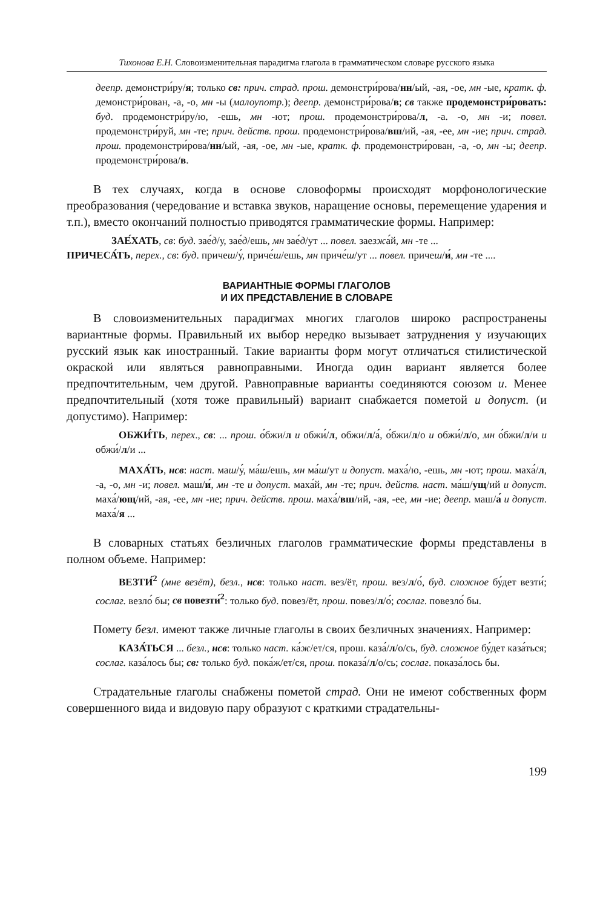Тихонова Е.Н. Словоизменительная парадигма глагола в грамматическом словаре русского языка
деепр. демонстри́ру/я; только св: прич. страд. прош. демонстри́рова/нн/ый, -ая, -ое, мн -ые, кратк. ф. демонстри́рован, -а, -о, мн -ы (малоупотр.); деепр. демонстри́рова/в; св также продемонстри́ровать: буд. продемонстри́ру/ю, -ешь, мн -ют; прош. продемонстри́рова/л, -а. -о, мн -и; повел. продемонстри́руй, мн -те; прич. действ. прош. продемонстри́рова/вш/ий, -ая, -ее, мн -ие; прич. страд. прош. продемонстри́рова/нн/ый, -ая, -ое, мн -ые, кратк. ф. продемонстри́рован, -а, -о, мн -ы; деепр. продемонстри́рова/в.
В тех случаях, когда в основе словоформы происходят морфонологические преобразования (чередование и вставка звуков, наращение основы, перемещение ударения и т.п.), вместо окончаний полностью приводятся грамматические формы. Например:
ЗАЕ́ХАТЬ, св: буд. зае́д/у, зае́д/ешь, мн зае́д/ут ... повел. заезжа́й, мн -те ...
ПРИЧЕСА́ТЬ, перех., св: буд. причеш/у́, приче́ш/ешь, мн приче́ш/ут ... повел. причеш/и́, мн -те ....
ВАРИАНТНЫЕ ФОРМЫ ГЛАГОЛОВ
И ИХ ПРЕДСТАВЛЕНИЕ В СЛОВАРЕ
В словоизменительных парадигмах многих глаголов широко распространены вариантные формы. Правильный их выбор нередко вызывает затруднения у изучающих русский язык как иностранный. Такие варианты форм могут отличаться стилистической окраской или являться равноправными. Иногда один вариант является более предпочтительным, чем другой. Равноправные варианты соединяются союзом и. Менее предпочтительный (хотя тоже правильный) вариант снабжается пометой и допуст. (и допустимо). Например:
ОБЖИ́ТЬ, перех., св: ... прош. о́бжи/л и обжи́/л, обжи/л/а́, о́бжи/л/о и обжи́/л/о, мн о́бжи/л/и и обжи́/л/и ...
МАХА́ТЬ, нсв: наст. маш/у́, ма́ш/ешь, мн ма́ш/ут и допуст. маха́/ю, -ешь, мн -ют; прош. маха́/л, -а, -о, мн -и; повел. маш/и́, мн -те и допуст. маха́й, мн -те; прич. действ. наст. ма́ш/ущ/ий и допуст. маха́/ющ/ий, -ая, -ее, мн -ие; прич. действ. прош. маха́/вш/ий, -ая, -ее, мн -ие; деепр. маш/а́ и допуст. маха́/я ...
В словарных статьях безличных глаголов грамматические формы представлены в полном объеме. Например:
ВЕЗТИ́<sup>2</sup> (мне везёт), безл., нсв: только наст. вез/ёт, прош. вез/л/о́, буд. сложное бу́дет везти́; сослаг. везло́ бы; св повезти́<sup>2</sup>: только буд. повез/ёт, прош. повез/л/о́; сослаг. повезло́ бы.
Помету безл. имеют также личные глаголы в своих безличных значениях. Например:
КАЗА́ТЬСЯ ... безл., нсв: только наст. ка́ж/ет/ся, прош. каза́/л/о/сь, буд. сложное бу́дет каза́ться; сослаг. каза́лось бы; св: только буд. пока́ж/ет/ся, прош. показа́/л/о/сь; сослаг. показа́лось бы.
Страдательные глаголы снабжены пометой страд. Они не имеют собственных форм совершенного вида и видовую пару образуют с краткими страдательны-
199